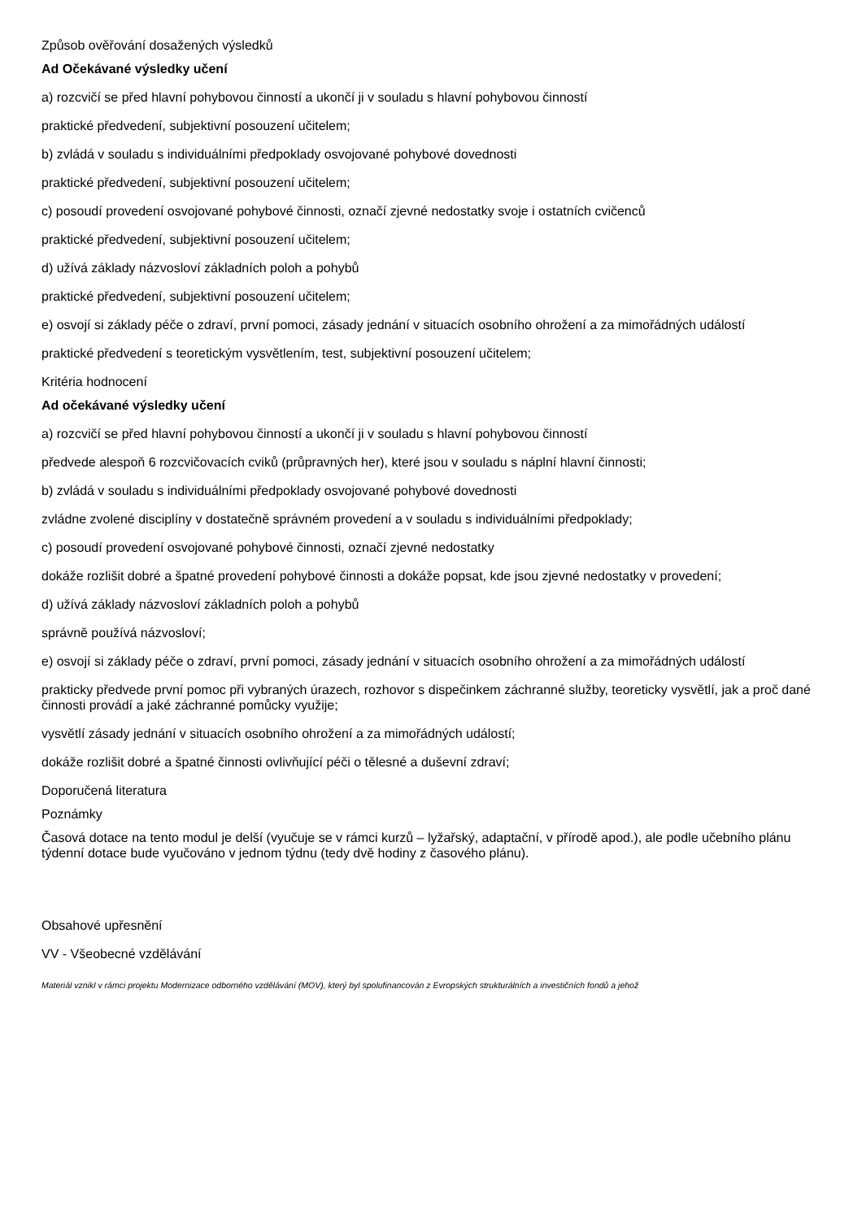Způsob ověřování dosažených výsledků
Ad Očekávané výsledky učení
a) rozcvičí se před hlavní pohybovou činností a ukončí ji v souladu s hlavní pohybovou činností
praktické předvedení, subjektivní posouzení učitelem;
b) zvládá v souladu s individuálními předpoklady osvojované pohybové dovednosti
praktické předvedení, subjektivní posouzení učitelem;
c) posoudí provedení osvojované pohybové činnosti, označí zjevné nedostatky svoje i ostatních cvičenců
praktické předvedení, subjektivní posouzení učitelem;
d) užívá základy názvosloví základních poloh a pohybů
praktické předvedení, subjektivní posouzení učitelem;
e) osvojí si základy péče o zdraví, první pomoci, zásady jednání v situacích osobního ohrožení a za mimořádných událostí
praktické předvedení s teoretickým vysvětlením, test, subjektivní posouzení učitelem;
Kritéria hodnocení
Ad očekávané výsledky učení
a) rozcvičí se před hlavní pohybovou činností a ukončí ji v souladu s hlavní pohybovou činností
předvede alespoň 6 rozcvičovacích cviků (průpravných her), které jsou v souladu s náplní hlavní činnosti;
b) zvládá v souladu s individuálními předpoklady osvojované pohybové dovednosti
zvládne zvolené disciplíny v dostatečně správném provedení a v souladu s individuálními předpoklady;
c) posoudí provedení osvojované pohybové činnosti, označí zjevné nedostatky
dokáže rozlišit dobré a špatné provedení pohybové činnosti a dokáže popsat, kde jsou zjevné nedostatky v provedení;
d) užívá základy názvosloví základních poloh a pohybů
správně používá názvosloví;
e) osvojí si základy péče o zdraví, první pomoci, zásady jednání v situacích osobního ohrožení a za mimořádných událostí
prakticky předvede první pomoc při vybraných úrazech, rozhovor s dispečinkem záchranné služby, teoreticky vysvětlí, jak a proč dané činnosti provádí a jaké záchranné pomůcky využije;
vysvětlí zásady jednání v situacích osobního ohrožení a za mimořádných událostí;
dokáže rozlišit dobré a špatné činnosti ovlivňující péči o tělesné a duševní zdraví;
Doporučená literatura
Poznámky
Časová dotace na tento modul je delší (vyučuje se v rámci kurzů – lyžařský, adaptační, v přírodě apod.), ale podle učebního plánu týdenní dotace bude vyučováno v jednom týdnu (tedy dvě hodiny z časového plánu).
Obsahové upřesnění
VV - Všeobecné vzdělávání
Materiál vznikl v rámci projektu Modernizace odborného vzdělávání (MOV), který byl spolufinancován z Evropských strukturálních a investičních fondů a jehož